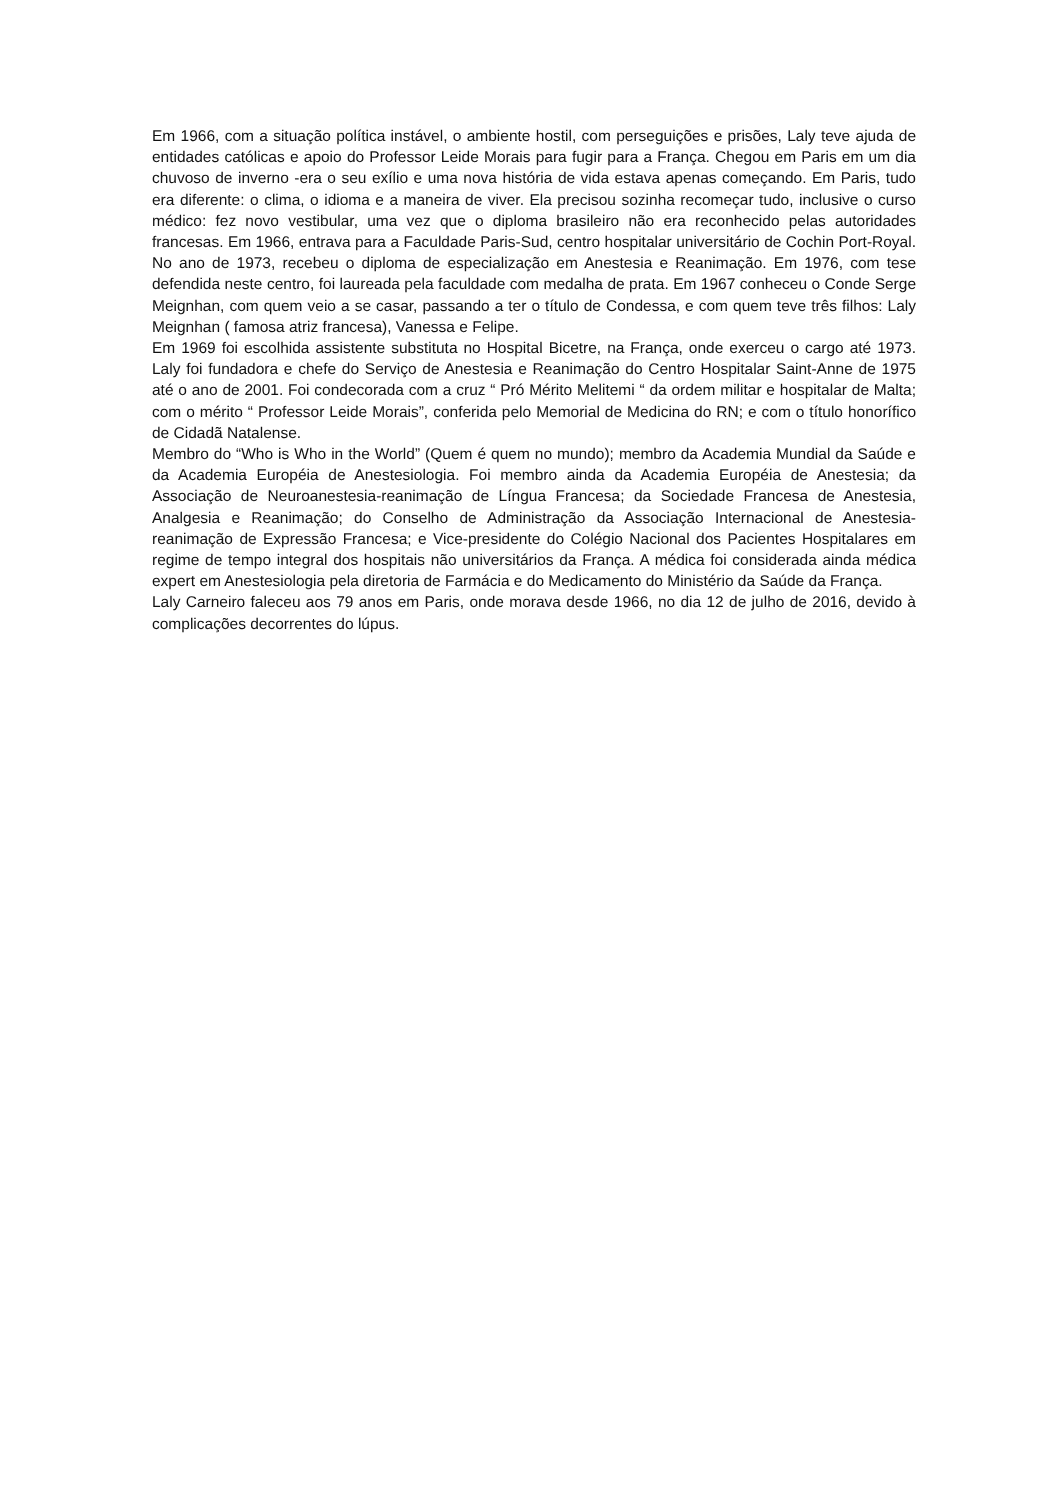Em 1966, com a situação política instável, o ambiente hostil, com perseguições e prisões, Laly teve ajuda de entidades católicas e apoio do Professor Leide Morais para fugir para a França. Chegou em Paris em um dia chuvoso de inverno -era o seu exílio e uma nova história de vida estava apenas começando. Em Paris, tudo era diferente: o clima, o idioma e a maneira de viver. Ela precisou sozinha recomeçar tudo, inclusive o curso médico: fez novo vestibular, uma vez que o diploma brasileiro não era reconhecido pelas autoridades francesas. Em 1966, entrava para a Faculdade Paris-Sud, centro hospitalar universitário de Cochin Port-Royal. No ano de 1973, recebeu o diploma de especialização em Anestesia e Reanimação. Em 1976, com tese defendida neste centro, foi laureada pela faculdade com medalha de prata. Em 1967 conheceu o Conde Serge Meignhan, com quem veio a se casar, passando a ter o título de Condessa, e com quem teve três filhos: Laly Meignhan ( famosa atriz francesa), Vanessa e Felipe.
Em 1969 foi escolhida assistente substituta no Hospital Bicetre, na França, onde exerceu o cargo até 1973. Laly foi fundadora e chefe do Serviço de Anestesia e Reanimação do Centro Hospitalar Saint-Anne de 1975 até o ano de 2001. Foi condecorada com a cruz “ Pró Mérito Melitemi “ da ordem militar e hospitalar de Malta; com o mérito “ Professor Leide Morais”, conferida pelo Memorial de Medicina do RN; e com o título honorífico de Cidadã Natalense.
Membro do “Who is Who in the World” (Quem é quem no mundo); membro da Academia Mundial da Saúde e da Academia Européia de Anestesiologia. Foi membro ainda da Academia Européia de Anestesia; da Associação de Neuroanestesia-reanimação de Língua Francesa; da Sociedade Francesa de Anestesia, Analgesia e Reanimação; do Conselho de Administração da Associação Internacional de Anestesia-reanimação de Expressão Francesa; e Vice-presidente do Colégio Nacional dos Pacientes Hospitalares em regime de tempo integral dos hospitais não universitários da França. A médica foi considerada ainda médica expert em Anestesiologia pela diretoria de Farmácia e do Medicamento do Ministério da Saúde da França.
Laly Carneiro faleceu aos 79 anos em Paris, onde morava desde 1966, no dia 12 de julho de 2016, devido à complicações decorrentes do lúpus.